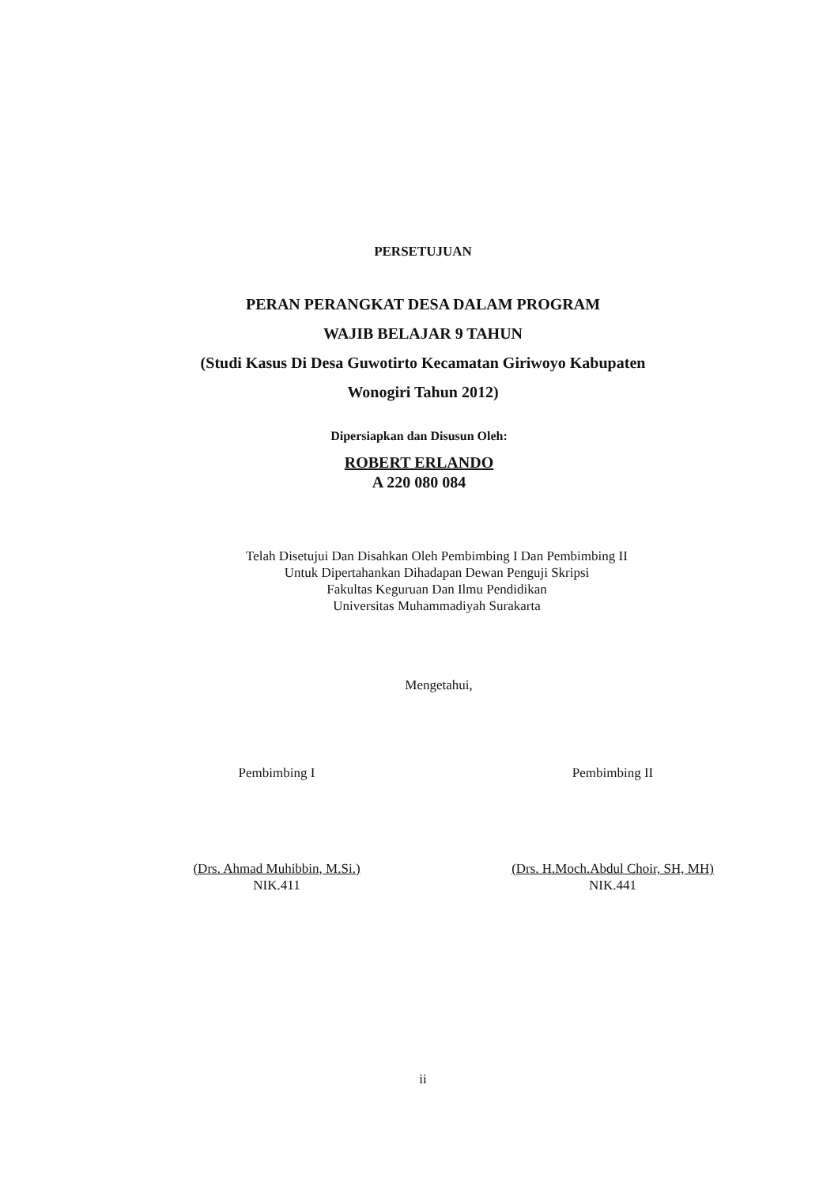PERSETUJUAN
PERAN PERANGKAT DESA DALAM PROGRAM
WAJIB BELAJAR 9 TAHUN
(Studi Kasus Di Desa Guwotirto Kecamatan Giriwoyo Kabupaten
Wonogiri Tahun 2012)
Dipersiapkan dan Disusun Oleh:
ROBERT ERLANDO
A 220 080 084
Telah Disetujui Dan Disahkan Oleh Pembimbing I Dan Pembimbing II
Untuk Dipertahankan Dihadapan Dewan Penguji Skripsi
Fakultas Keguruan Dan Ilmu Pendidikan
Universitas Muhammadiyah Surakarta
Mengetahui,
Pembimbing I
(Drs. Ahmad Muhibbin, M.Si.)
NIK.411
Pembimbing II
(Drs. H.Moch.Abdul Choir, SH, MH)
NIK.441
ii